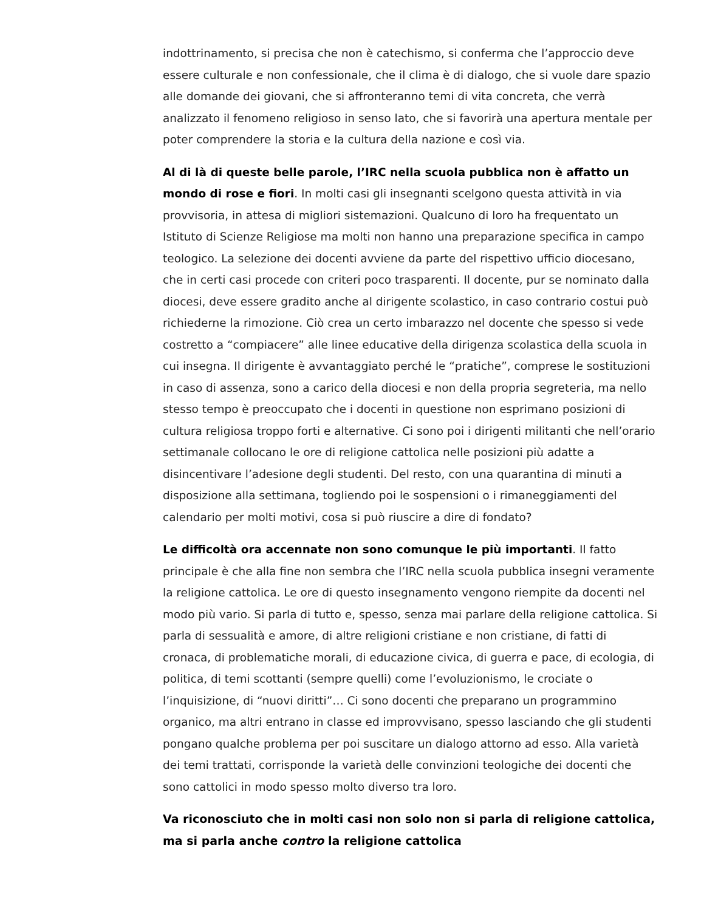indottrinamento, si precisa che non è catechismo, si conferma che l’approccio deve essere culturale e non confessionale, che il clima è di dialogo, che si vuole dare spazio alle domande dei giovani, che si affronteranno temi di vita concreta, che verrà analizzato il fenomeno religioso in senso lato, che si favorirà una apertura mentale per poter comprendere la storia e la cultura della nazione e così via.
Al di là di queste belle parole, l’IRC nella scuola pubblica non è affatto un mondo di rose e fiori. In molti casi gli insegnanti scelgono questa attività in via provvisoria, in attesa di migliori sistemazioni. Qualcuno di loro ha frequentato un Istituto di Scienze Religiose ma molti non hanno una preparazione specifica in campo teologico. La selezione dei docenti avviene da parte del rispettivo ufficio diocesano, che in certi casi procede con criteri poco trasparenti. Il docente, pur se nominato dalla diocesi, deve essere gradito anche al dirigente scolastico, in caso contrario costui può richiederne la rimozione. Ciò crea un certo imbarazzo nel docente che spesso si vede costretto a “compiacere” alle linee educative della dirigenza scolastica della scuola in cui insegna. Il dirigente è avvantaggiato perché le “pratiche”, comprese le sostituzioni in caso di assenza, sono a carico della diocesi e non della propria segreteria, ma nello stesso tempo è preoccupato che i docenti in questione non esprimano posizioni di cultura religiosa troppo forti e alternative. Ci sono poi i dirigenti militanti che nell’orario settimanale collocano le ore di religione cattolica nelle posizioni più adatte a disincentivare l’adesione degli studenti. Del resto, con una quarantina di minuti a disposizione alla settimana, togliendo poi le sospensioni o i rimaneggiamenti del calendario per molti motivi, cosa si può riuscire a dire di fondato?
Le difficoltà ora accennate non sono comunque le più importanti. Il fatto principale è che alla fine non sembra che l’IRC nella scuola pubblica insegni veramente la religione cattolica. Le ore di questo insegnamento vengono riempite da docenti nel modo più vario. Si parla di tutto e, spesso, senza mai parlare della religione cattolica. Si parla di sessualità e amore, di altre religioni cristiane e non cristiane, di fatti di cronaca, di problematiche morali, di educazione civica, di guerra e pace, di ecologia, di politica, di temi scottanti (sempre quelli) come l’evoluzionismo, le crociate o l’inquisizione, di “nuovi diritti”… Ci sono docenti che preparano un programmino organico, ma altri entrano in classe ed improvvisano, spesso lasciando che gli studenti pongano qualche problema per poi suscitare un dialogo attorno ad esso. Alla varietà dei temi trattati, corrisponde la varietà delle convinzioni teologiche dei docenti che sono cattolici in modo spesso molto diverso tra loro.
Va riconosciuto che in molti casi non solo non si parla di religione cattolica, ma si parla anche contro la religione cattolica